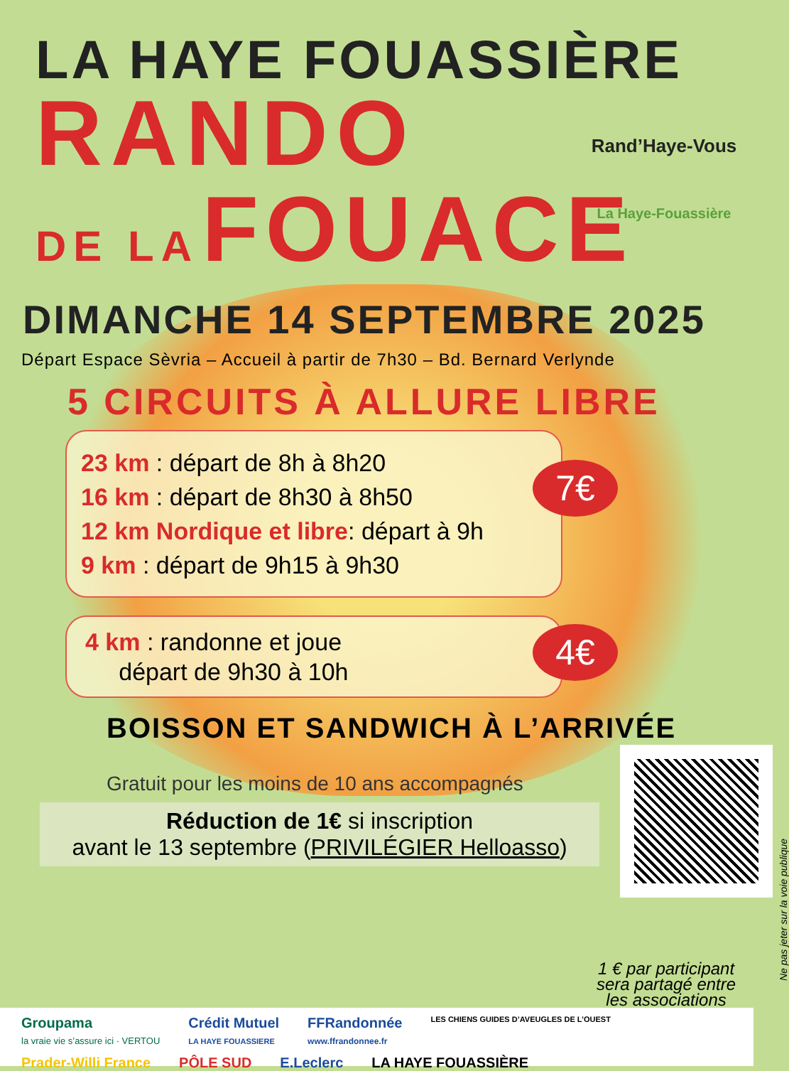LA HAYE FOUASSIÈRE
RANDO
DE LA FOUACE
Rand’Haye-Vous
La Haye-Fouassière
DIMANCHE 14 SEPTEMBRE 2025
Départ Espace Sèvria – Accueil à partir de 7h30 – Bd. Bernard Verlynde
5 CIRCUITS À ALLURE LIBRE
23 km : départ de 8h à 8h20
16 km : départ de 8h30 à 8h50
12 km Nordique et libre: départ à 9h
9 km : départ de 9h15 à 9h30
7€
4 km : randonne et joue
départ de 9h30 à 10h
4€
BOISSON ET SANDWICH À L’ARRIVÉE
Gratuit pour les moins de 10 ans accompagnés
Réduction de 1€ si inscription
avant le 13 septembre (PRIVILÉGIER Helloasso)
Ne pas jeter sur la voie publique
1 € par participant
sera partagé entre
les associations
Groupama
la vraie vie s’assure ici · VERTOU Crédit Mutuel
LA HAYE FOUASSIERE FFRandonnée
www.ffrandonnee.fr LES CHIENS GUIDES D’AVEUGLES DE L’OUEST Prader-Willi France PÔLE SUD E.Leclerc LA HAYE FOUASSIÈRE